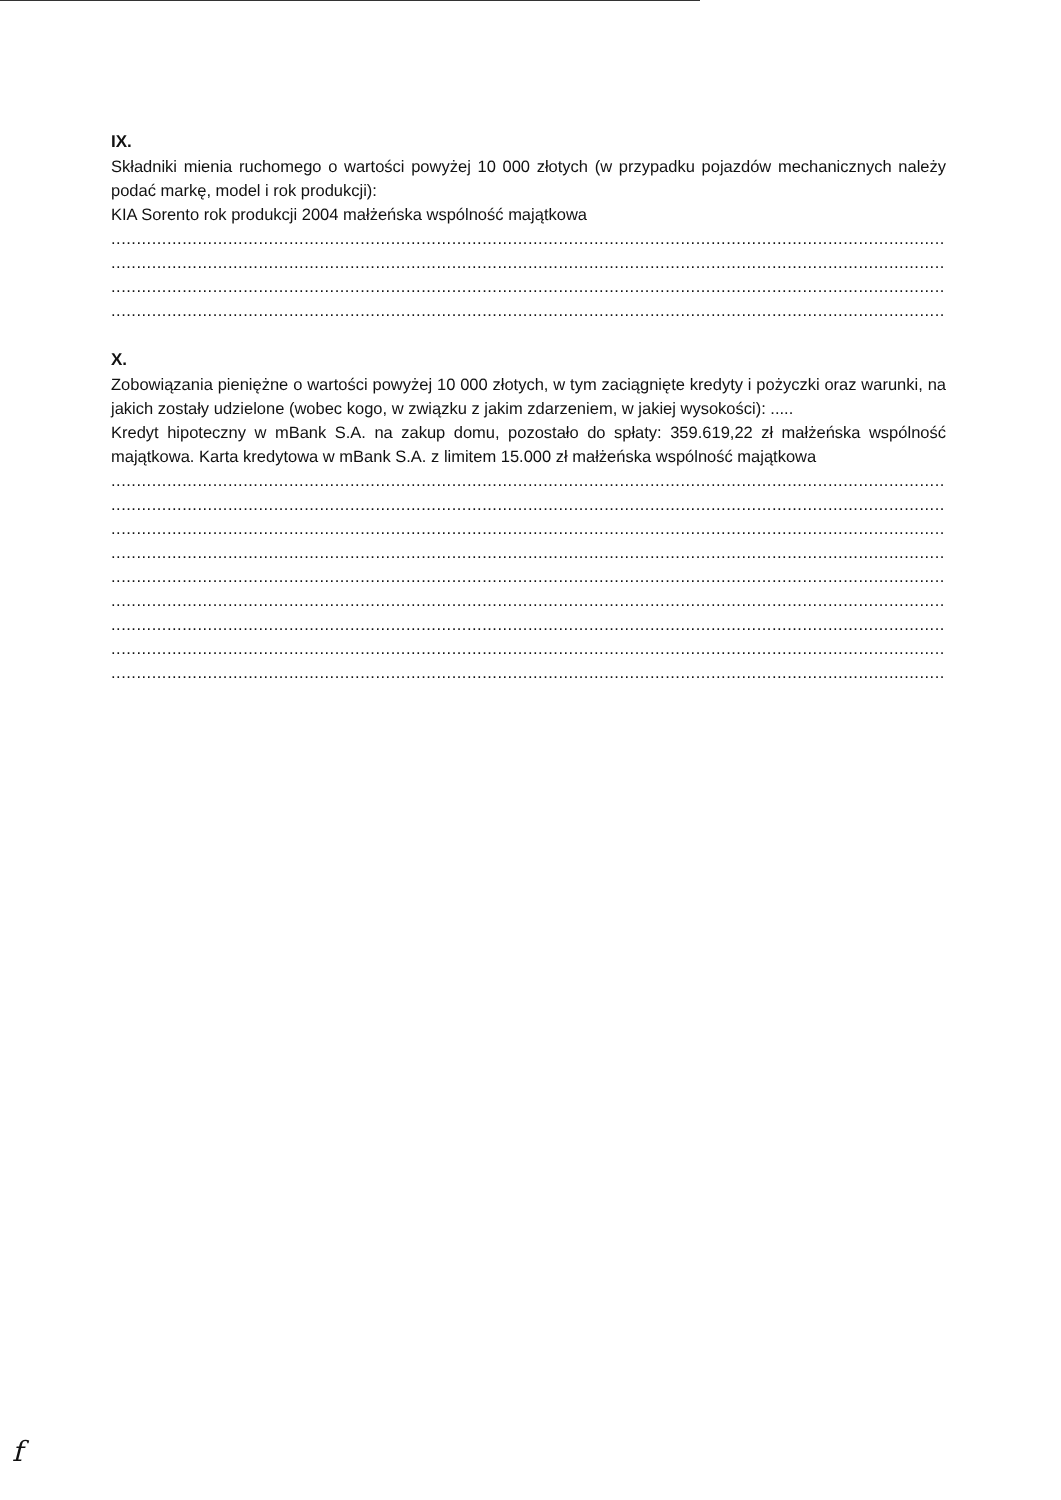IX.
Składniki mienia ruchomego o wartości powyżej 10 000 złotych (w przypadku pojazdów mechanicznych należy podać markę, model i rok produkcji):
KIA Sorento rok produkcji 2004 małżeńska wspólność majątkowa
............................................................................................................................................................................................................................
............................................................................................................................................................................................................................
............................................................................................................................................................................................................................
............................................................................................................................................................................................................................
X.
Zobowiązania pieniężne o wartości powyżej 10 000 złotych, w tym zaciągnięte kredyty i pożyczki oraz warunki, na jakich zostały udzielone (wobec kogo, w związku z jakim zdarzeniem, w jakiej wysokości): .....
Kredyt hipoteczny w mBank S.A. na zakup domu, pozostało do spłaty: 359.619,22 zł małżeńska wspólność majątkowa. Karta kredytowa w mBank S.A. z limitem 15.000 zł małżeńska wspólność majątkowa
............................................................................................................................................................................................................................
............................................................................................................................................................................................................................
............................................................................................................................................................................................................................
............................................................................................................................................................................................................................
............................................................................................................................................................................................................................
............................................................................................................................................................................................................................
............................................................................................................................................................................................................................
............................................................................................................................................................................................................................
............................................................................................................................................................................................................................
f